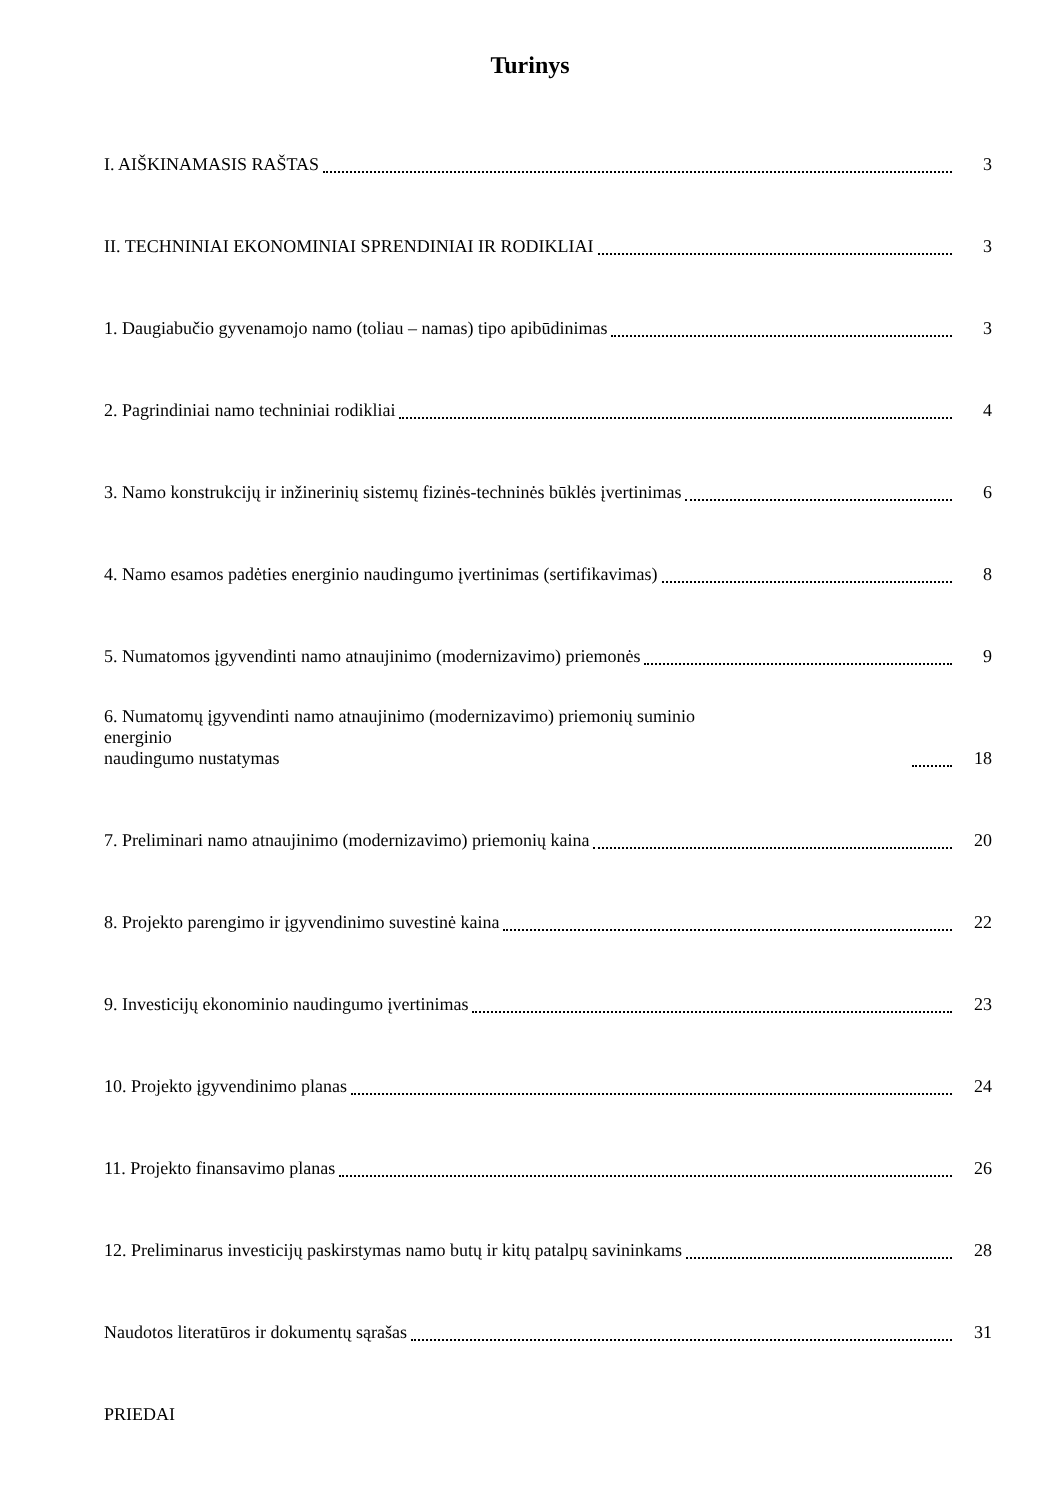Turinys
I. AIŠKINAMASIS RAŠTAS 3
II. TECHNINIAI EKONOMINIAI SPRENDINIAI IR RODIKLIAI 3
1. Daugiabučio gyvenamojo namo (toliau – namas) tipo apibūdinimas 3
2. Pagrindiniai namo techniniai rodikliai 4
3. Namo konstrukcijų ir inžinerinių sistemų fizinės-techninės būklės įvertinimas 6
4. Namo esamos padėties energinio naudingumo įvertinimas (sertifikavimas) 8
5. Numatomos įgyvendinti namo atnaujinimo (modernizavimo) priemonės 9
6. Numatomų įgyvendinti namo atnaujinimo (modernizavimo) priemonių suminio energinio
naudingumo nustatymas 18
7. Preliminari namo atnaujinimo (modernizavimo) priemonių kaina 20
8. Projekto parengimo ir įgyvendinimo suvestinė kaina 22
9. Investicijų ekonominio naudingumo įvertinimas 23
10. Projekto įgyvendinimo planas 24
11. Projekto finansavimo planas 26
12. Preliminarus investicijų paskirstymas namo butų ir kitų patalpų savininkams 28
Naudotos literatūros ir dokumentų sąrašas 31
PRIEDAI